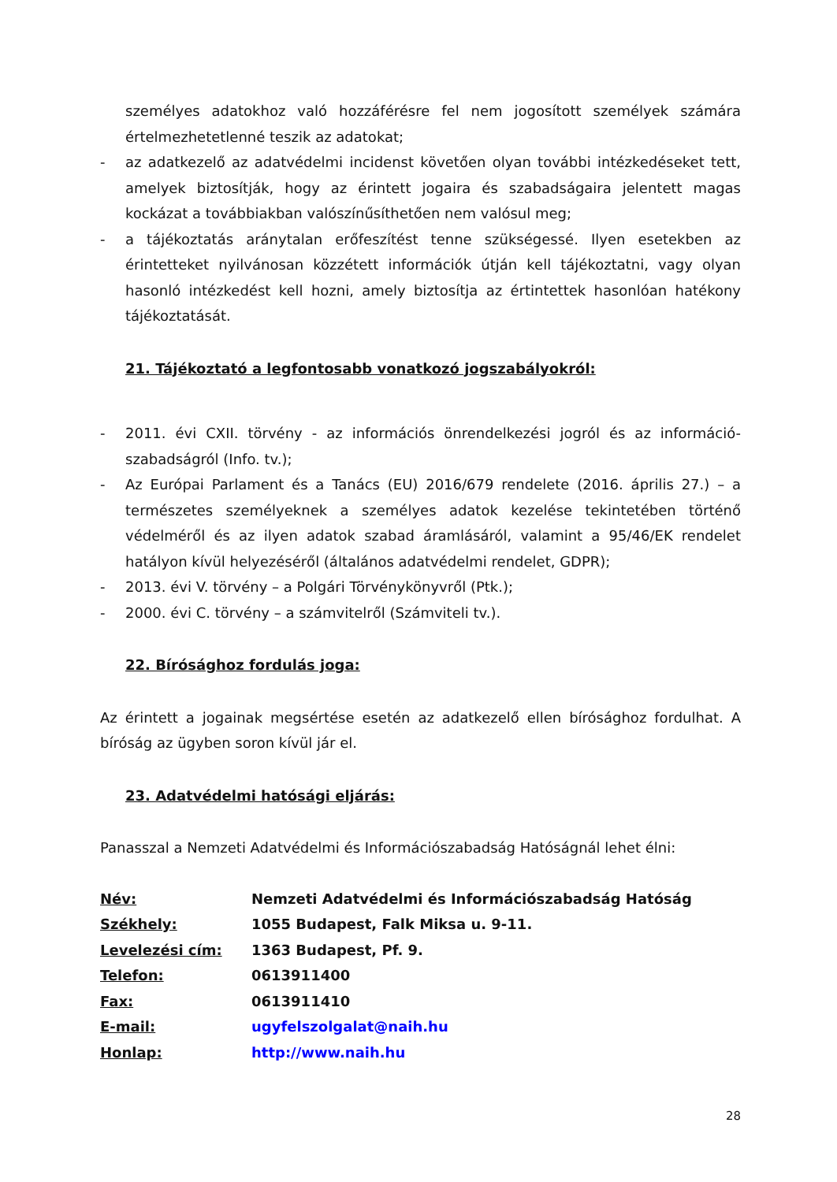személyes adatokhoz való hozzáférésre fel nem jogosított személyek számára értelmezhetetlenné teszik az adatokat;
- az adatkezelő az adatvédelmi incidenst követően olyan további intézkedéseket tett, amelyek biztosítják, hogy az érintett jogaira és szabadságaira jelentett magas kockázat a továbbiakban valószínűsíthetően nem valósul meg;
- a tájékoztatás aránytalan erőfeszítést tenne szükségessé. Ilyen esetekben az érintetteket nyilvánosan közzétett információk útján kell tájékoztatni, vagy olyan hasonló intézkedést kell hozni, amely biztosítja az értintettek hasonlóan hatékony tájékoztatását.
21. Tájékoztató a legfontosabb vonatkozó jogszabályokról:
- 2011. évi CXII. törvény - az információs önrendelkezési jogról és az információ-szabadságról (Info. tv.);
- Az Európai Parlament és a Tanács (EU) 2016/679 rendelete (2016. április 27.) – a természetes személyeknek a személyes adatok kezelése tekintetében történő védelméről és az ilyen adatok szabad áramlásáról, valamint a 95/46/EK rendelet hatályon kívül helyezéséről (általános adatvédelmi rendelet, GDPR);
- 2013. évi V. törvény – a Polgári Törvénykönyvről (Ptk.);
- 2000. évi C. törvény – a számvitelről (Számviteli tv.).
22. Bírósághoz fordulás joga:
Az érintett a jogainak megsértése esetén az adatkezelő ellen bírósághoz fordulhat. A bíróság az ügyben soron kívül jár el.
23. Adatvédelmi hatósági eljárás:
Panasszal a Nemzeti Adatvédelmi és Információszabadság Hatóságnál lehet élni:
| Név: | Nemzeti Adatvédelmi és Információszabadság Hatóság |
| Székhely: | 1055 Budapest, Falk Miksa u. 9-11. |
| Levelezési cím: | 1363 Budapest, Pf. 9. |
| Telefon: | 0613911400 |
| Fax: | 0613911410 |
| E-mail: | ugyfelszolgalat@naih.hu |
| Honlap: | http://www.naih.hu |
28